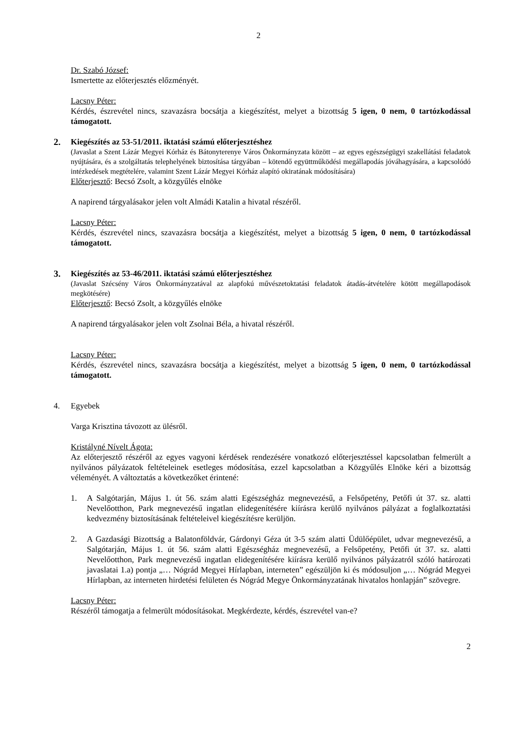2
Dr. Szabó József:
Ismertette az előterjesztés előzményét.
Lacsny Péter:
Kérdés, észrevétel nincs, szavazásra bocsátja a kiegészítést, melyet a bizottság 5 igen, 0 nem, 0 tartózkodással támogatott.
2. Kiegészítés az 53-51/2011. iktatási számú előterjesztéshez
(Javaslat a Szent Lázár Megyei Kórház és Bátonyterenye Város Önkormányzata között – az egyes egészségügyi szakellátási feladatok nyújtására, és a szolgáltatás telephelyének biztosítása tárgyában – kötendő együttműködési megállapodás jóváhagyására, a kapcsolódó intézkedések megtételére, valamint Szent Lázár Megyei Kórház alapító okiratának módosítására)
Előterjesztő: Becsó Zsolt, a közgyűlés elnöke
A napirend tárgyalásakor jelen volt Almádi Katalin a hivatal részéről.
Lacsny Péter:
Kérdés, észrevétel nincs, szavazásra bocsátja a kiegészítést, melyet a bizottság 5 igen, 0 nem, 0 tartózkodással támogatott.
3. Kiegészítés az 53-46/2011. iktatási számú előterjesztéshez
(Javaslat Szécsény Város Önkormányzatával az alapfokú művészetoktatási feladatok átadás-átvételére kötött megállapodások megkötésére)
Előterjesztő: Becsó Zsolt, a közgyűlés elnöke
A napirend tárgyalásakor jelen volt Zsolnai Béla, a hivatal részéről.
Lacsny Péter:
Kérdés, észrevétel nincs, szavazásra bocsátja a kiegészítést, melyet a bizottság 5 igen, 0 nem, 0 tartózkodással támogatott.
4. Egyebek
Varga Krisztina távozott az ülésről.
Kristályné Nívelt Ágota:
Az előterjesztő részéről az egyes vagyoni kérdések rendezésére vonatkozó előterjesztéssel kapcsolatban felmerült a nyilvános pályázatok feltételeinek esetleges módosítása, ezzel kapcsolatban a Közgyűlés Elnöke kéri a bizottság véleményét. A változtatás a következőket érintené:
1. A Salgótarján, Május 1. út 56. szám alatti Egészségház megnevezésű, a Felsőpetény, Petőfi út 37. sz. alatti Nevelőotthon, Park megnevezésű ingatlan elidegenítésére kiírásra kerülő nyilvános pályázat a foglalkoztatási kedvezmény biztosításának feltételeivel kiegészítésre kerüljön.
2. A Gazdasági Bizottság a Balatonföldvár, Gárdonyi Géza út 3-5 szám alatti Üdülőépület, udvar megnevezésű, a Salgótarján, Május 1. út 56. szám alatti Egészségház megnevezésű, a Felsőpetény, Petőfi út 37. sz. alatti Nevelőotthon, Park megnevezésű ingatlan elidegenítésére kiírásra kerülő nyilvános pályázatról szóló határozati javaslatai 1.a) pontja „… Nógrád Megyei Hírlapban, interneten” egészüljön ki és módosuljon „… Nógrád Megyei Hírlapban, az interneten hirdetési felületen és Nógrád Megye Önkormányzatának hivatalos honlapján” szövegre.
Lacsny Péter:
Részéről támogatja a felmerült módosításokat. Megkérdezte, kérdés, észrevétel van-e?
2